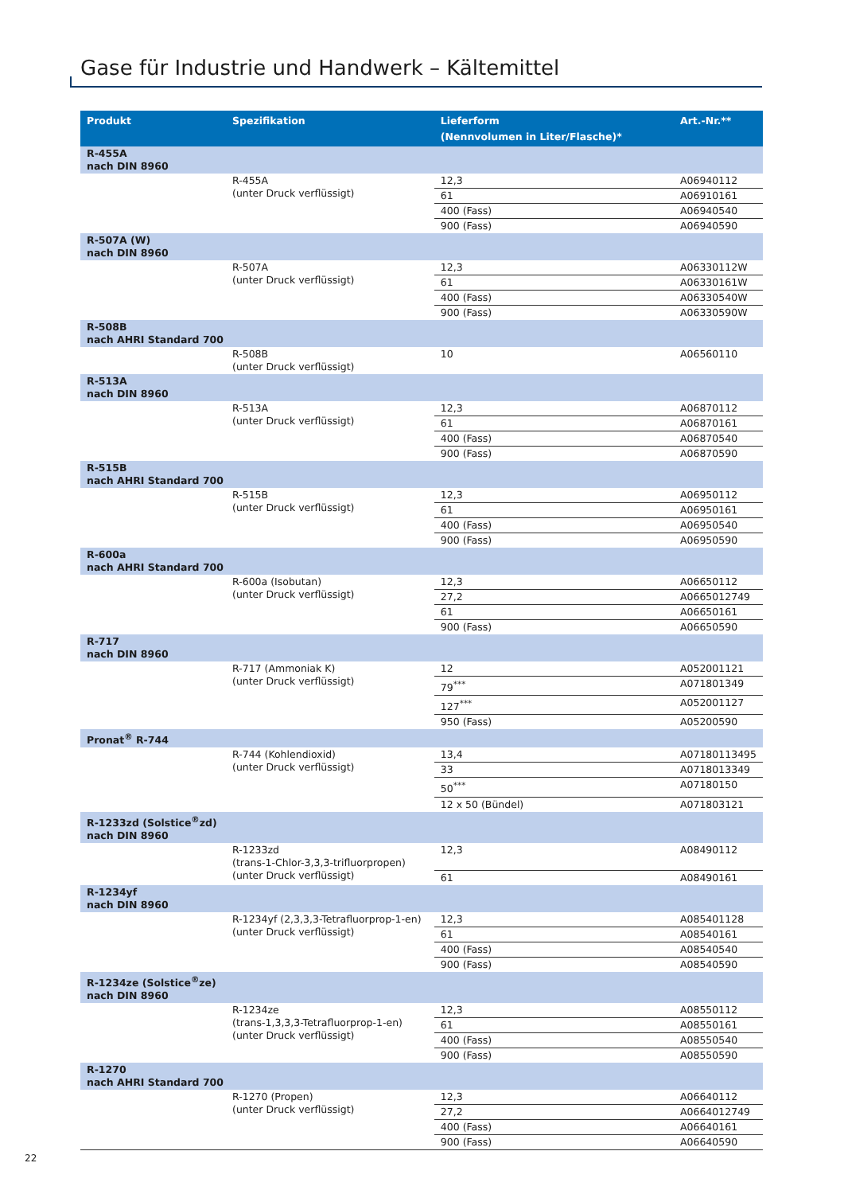Gase für Industrie und Handwerk – Kältemittel
| Produkt | Spezifikation | Lieferform (Nennvolumen in Liter/Flasche)* | Art.-Nr.** |
| --- | --- | --- | --- |
| R-455A nach DIN 8960 | | | |
| | R-455A (unter Druck verflüssigt) | 12,3 | A06940112 |
| | | 61 | A06910161 |
| | | 400 (Fass) | A06940540 |
| | | 900 (Fass) | A06940590 |
| R-507A (W) nach DIN 8960 | | | |
| | R-507A (unter Druck verflüssigt) | 12,3 | A06330112W |
| | | 61 | A06330161W |
| | | 400 (Fass) | A06330540W |
| | | 900 (Fass) | A06330590W |
| R-508B nach AHRI Standard 700 | | | |
| | R-508B (unter Druck verflüssigt) | 10 | A06560110 |
| R-513A nach DIN 8960 | | | |
| | R-513A (unter Druck verflüssigt) | 12,3 | A06870112 |
| | | 61 | A06870161 |
| | | 400 (Fass) | A06870540 |
| | | 900 (Fass) | A06870590 |
| R-515B nach AHRI Standard 700 | | | |
| | R-515B (unter Druck verflüssigt) | 12,3 | A06950112 |
| | | 61 | A06950161 |
| | | 400 (Fass) | A06950540 |
| | | 900 (Fass) | A06950590 |
| R-600a nach AHRI Standard 700 | | | |
| | R-600a (Isobutan) (unter Druck verflüssigt) | 12,3 | A06650112 |
| | | 27,2 | A0665012749 |
| | | 61 | A06650161 |
| | | 900 (Fass) | A06650590 |
| R-717 nach DIN 8960 | | | |
| | R-717 (Ammoniak K) (unter Druck verflüssigt) | 12 | A052001121 |
| | | 79<sup>***</sup> | A071801349 |
| | | 127<sup>***</sup> | A052001127 |
| | | 950 (Fass) | A05200590 |
| Pronat<sup>®</sup> R-744 | | | |
| | R-744 (Kohlendioxid) (unter Druck verflüssigt) | 13,4 | A07180113495 |
| | | 33 | A0718013349 |
| | | 50<sup>***</sup> | A07180150 |
| | | 12 x 50 (Bündel) | A071803121 |
| R-1233zd (Solstice<sup>®</sup>zd) nach DIN 8960 | | | |
| | R-1233zd (trans-1-Chlor-3,3,3-trifluorpropen) (unter Druck verflüssigt) | 12,3 | A08490112 |
| | | 61 | A08490161 |
| R-1234yf nach DIN 8960 | | | |
| | R-1234yf (2,3,3,3-Tetrafluorprop-1-en) (unter Druck verflüssigt) | 12,3 | A085401128 |
| | | 61 | A08540161 |
| | | 400 (Fass) | A08540540 |
| | | 900 (Fass) | A08540590 |
| R-1234ze (Solstice<sup>®</sup>ze) nach DIN 8960 | | | |
| | R-1234ze (trans-1,3,3,3-Tetrafluorprop-1-en) (unter Druck verflüssigt) | 12,3 | A08550112 |
| | | 61 | A08550161 |
| | | 400 (Fass) | A08550540 |
| | | 900 (Fass) | A08550590 |
| R-1270 nach AHRI Standard 700 | | | |
| | R-1270 (Propen) (unter Druck verflüssigt) | 12,3 | A06640112 |
| | | 27,2 | A0664012749 |
| | | 400 (Fass) | A06640161 |
| | | 900 (Fass) | A06640590 |
22